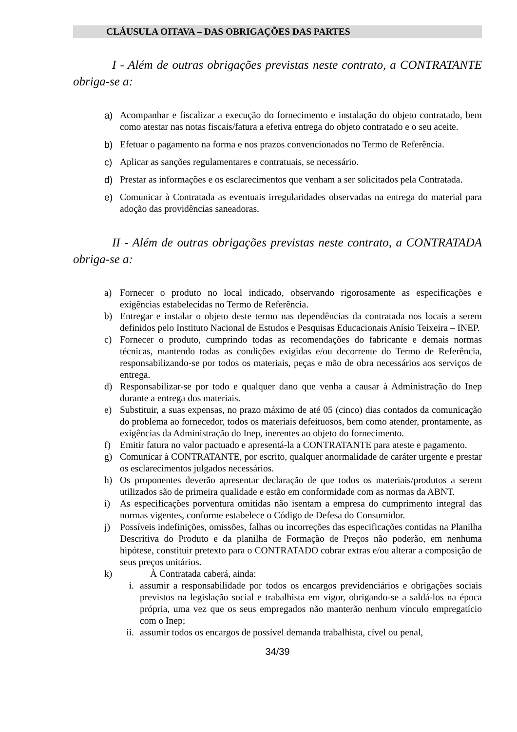CLÁUSULA OITAVA – DAS OBRIGAÇÕES DAS PARTES
I - Além de outras obrigações previstas neste contrato, a CONTRATANTE obriga-se a:
a) Acompanhar e fiscalizar a execução do fornecimento e instalação do objeto contratado, bem como atestar nas notas fiscais/fatura a efetiva entrega do objeto contratado e o seu aceite.
b) Efetuar o pagamento na forma e nos prazos convencionados no Termo de Referência.
c) Aplicar as sanções regulamentares e contratuais, se necessário.
d) Prestar as informações e os esclarecimentos que venham a ser solicitados pela Contratada.
e) Comunicar à Contratada as eventuais irregularidades observadas na entrega do material para adoção das providências saneadoras.
II - Além de outras obrigações previstas neste contrato, a CONTRATADA obriga-se a:
a) Fornecer o produto no local indicado, observando rigorosamente as especificações e exigências estabelecidas no Termo de Referência.
b) Entregar e instalar o objeto deste termo nas dependências da contratada nos locais a serem definidos pelo Instituto Nacional de Estudos e Pesquisas Educacionais Anísio Teixeira – INEP.
c) Fornecer o produto, cumprindo todas as recomendações do fabricante e demais normas técnicas, mantendo todas as condições exigidas e/ou decorrente do Termo de Referência, responsabilizando-se por todos os materiais, peças e mão de obra necessários aos serviços de entrega.
d) Responsabilizar-se por todo e qualquer dano que venha a causar à Administração do Inep durante a entrega dos materiais.
e) Substituir, a suas expensas, no prazo máximo de até 05 (cinco) dias contados da comunicação do problema ao fornecedor, todos os materiais defeituosos, bem como atender, prontamente, as exigências da Administração do Inep, inerentes ao objeto do fornecimento.
f) Emitir fatura no valor pactuado e apresentá-la a CONTRATANTE para ateste e pagamento.
g) Comunicar à CONTRATANTE, por escrito, qualquer anormalidade de caráter urgente e prestar os esclarecimentos julgados necessários.
h) Os proponentes deverão apresentar declaração de que todos os materiais/produtos a serem utilizados são de primeira qualidade e estão em conformidade com as normas da ABNT.
i) As especificações porventura omitidas não isentam a empresa do cumprimento integral das normas vigentes, conforme estabelece o Código de Defesa do Consumidor.
j) Possíveis indefinições, omissões, falhas ou incorreções das especificações contidas na Planilha Descritiva do Produto e da planilha de Formação de Preços não poderão, em nenhuma hipótese, constituir pretexto para o CONTRATADO cobrar extras e/ou alterar a composição de seus preços unitários.
k) À Contratada caberá, ainda:
i. assumir a responsabilidade por todos os encargos previdenciários e obrigações sociais previstos na legislação social e trabalhista em vigor, obrigando-se a saldá-los na época própria, uma vez que os seus empregados não manterão nenhum vínculo empregatício com o Inep;
ii. assumir todos os encargos de possível demanda trabalhista, cível ou penal,
34/39